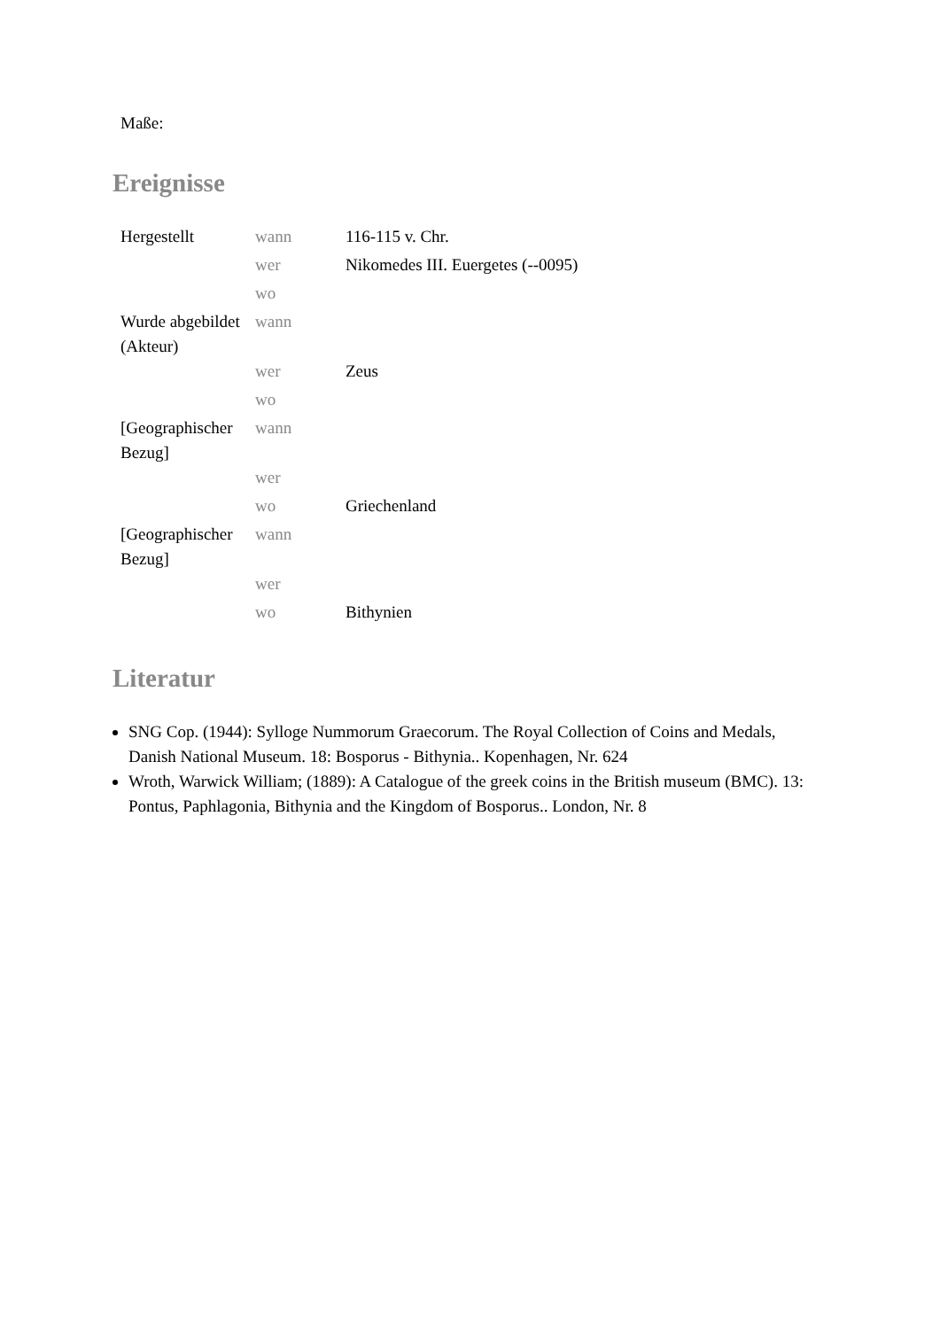Maße:
Ereignisse
| Hergestellt | wann | 116-115 v. Chr. |
| | wer | Nikomedes III. Euergetes (--0095) |
| | wo | |
| Wurde abgebildet (Akteur) | wann | |
| | wer | Zeus |
| | wo | |
| [Geographischer Bezug] | wann | |
| | wer | |
| | wo | Griechenland |
| [Geographischer Bezug] | wann | |
| | wer | |
| | wo | Bithynien |
Literatur
SNG Cop. (1944): Sylloge Nummorum Graecorum. The Royal Collection of Coins and Medals, Danish National Museum. 18: Bosporus - Bithynia.. Kopenhagen, Nr. 624
Wroth, Warwick William; (1889): A Catalogue of the greek coins in the British museum (BMC). 13: Pontus, Paphlagonia, Bithynia and the Kingdom of Bosporus.. London, Nr. 8